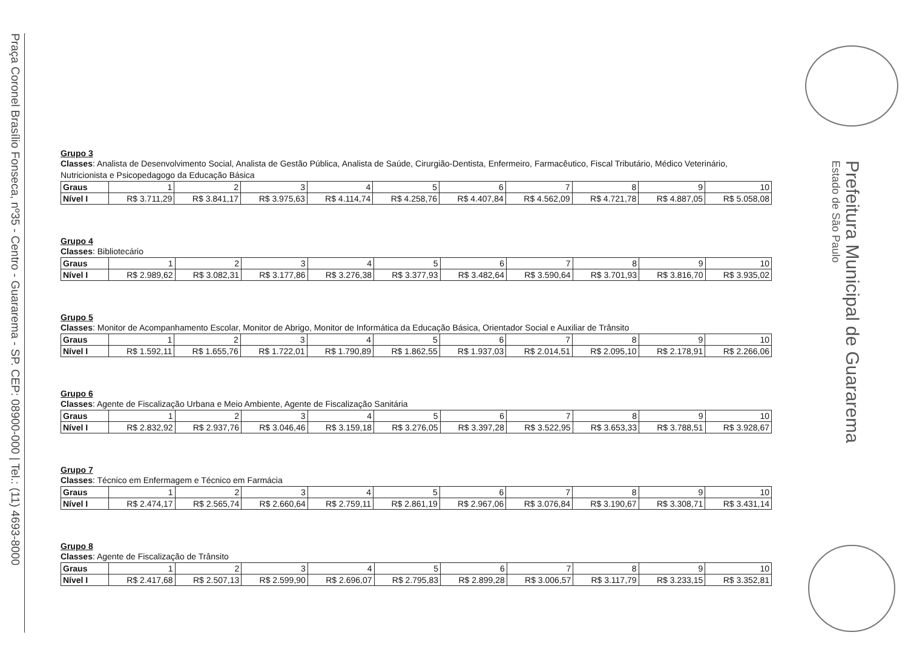Praça Coronel Brasílio Fonseca, nº35 - Centro - Guararema - SP. CEP: 08900-000 | Tel.: (11) 4693-8000
Prefeitura Municipal de Guararema
Estado de São Paulo
Grupo 3
Classes: Analista de Desenvolvimento Social, Analista de Gestão Pública, Analista de Saúde, Cirurgião-Dentista, Enfermeiro, Farmacêutico, Fiscal Tributário, Médico Veterinário, Nutricionista e Psicopedagogo da Educação Básica
| Graus | 1 | 2 | 3 | 4 | 5 | 6 | 7 | 8 | 9 | 10 |
| Nível I | R$ 3.711,29 | R$ 3.841,17 | R$ 3.975,63 | R$ 4.114,74 | R$ 4.258,76 | R$ 4.407,84 | R$ 4.562,09 | R$ 4.721,78 | R$ 4.887,05 | R$ 5.058,08 |
Grupo 4
Classes: Bibliotecário
| Graus | 1 | 2 | 3 | 4 | 5 | 6 | 7 | 8 | 9 | 10 |
| Nível I | R$ 2.989,62 | R$ 3.082,31 | R$ 3.177,86 | R$ 3.276,38 | R$ 3.377,93 | R$ 3.482,64 | R$ 3.590,64 | R$ 3.701,93 | R$ 3.816,70 | R$ 3.935,02 |
Grupo 5
Classes: Monitor de Acompanhamento Escolar, Monitor de Abrigo, Monitor de Informática da Educação Básica, Orientador Social e Auxiliar de Trânsito
| Graus | 1 | 2 | 3 | 4 | 5 | 6 | 7 | 8 | 9 | 10 |
| Nível I | R$ 1.592,11 | R$ 1.655,76 | R$ 1.722,01 | R$ 1.790,89 | R$ 1.862,55 | R$ 1.937,03 | R$ 2.014,51 | R$ 2.095,10 | R$ 2.178,91 | R$ 2.266,06 |
Grupo 6
Classes: Agente de Fiscalização Urbana e Meio Ambiente, Agente de Fiscalização Sanitária
| Graus | 1 | 2 | 3 | 4 | 5 | 6 | 7 | 8 | 9 | 10 |
| Nível I | R$ 2.832,92 | R$ 2.937,76 | R$ 3.046,46 | R$ 3.159,18 | R$ 3.276,05 | R$ 3.397,28 | R$ 3.522,95 | R$ 3.653,33 | R$ 3.788,51 | R$ 3.928,67 |
Grupo 7
Classes: Técnico em Enfermagem e Técnico em Farmácia
| Graus | 1 | 2 | 3 | 4 | 5 | 6 | 7 | 8 | 9 | 10 |
| Nível I | R$ 2.474,17 | R$ 2.565,74 | R$ 2.660,64 | R$ 2.759,11 | R$ 2.861,19 | R$ 2.967,06 | R$ 3.076,84 | R$ 3.190,67 | R$ 3.308,71 | R$ 3.431,14 |
Grupo 8
Classes: Agente de Fiscalização de Trânsito
| Graus | 1 | 2 | 3 | 4 | 5 | 6 | 7 | 8 | 9 | 10 |
| Nível I | R$ 2.417,68 | R$ 2.507,13 | R$ 2.599,90 | R$ 2.696,07 | R$ 2.795,83 | R$ 2.899,28 | R$ 3.006,57 | R$ 3.117,79 | R$ 3.233,15 | R$ 3.352,81 |